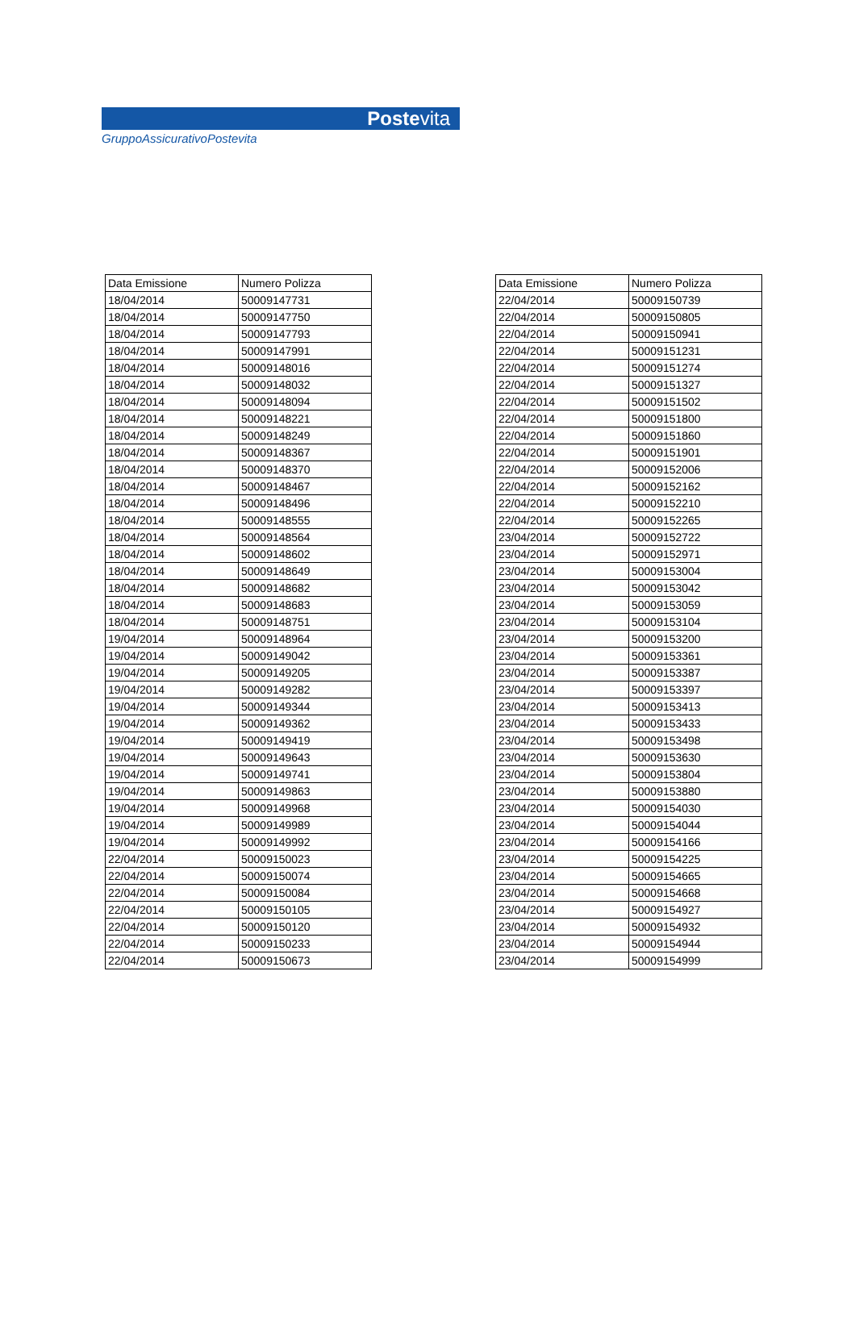Postevita
GruppoAssicurativoPostevita
| Data Emissione | Numero Polizza |
| --- | --- |
| 18/04/2014 | 50009147731 |
| 18/04/2014 | 50009147750 |
| 18/04/2014 | 50009147793 |
| 18/04/2014 | 50009147991 |
| 18/04/2014 | 50009148016 |
| 18/04/2014 | 50009148032 |
| 18/04/2014 | 50009148094 |
| 18/04/2014 | 50009148221 |
| 18/04/2014 | 50009148249 |
| 18/04/2014 | 50009148367 |
| 18/04/2014 | 50009148370 |
| 18/04/2014 | 50009148467 |
| 18/04/2014 | 50009148496 |
| 18/04/2014 | 50009148555 |
| 18/04/2014 | 50009148564 |
| 18/04/2014 | 50009148602 |
| 18/04/2014 | 50009148649 |
| 18/04/2014 | 50009148682 |
| 18/04/2014 | 50009148683 |
| 18/04/2014 | 50009148751 |
| 19/04/2014 | 50009148964 |
| 19/04/2014 | 50009149042 |
| 19/04/2014 | 50009149205 |
| 19/04/2014 | 50009149282 |
| 19/04/2014 | 50009149344 |
| 19/04/2014 | 50009149362 |
| 19/04/2014 | 50009149419 |
| 19/04/2014 | 50009149643 |
| 19/04/2014 | 50009149741 |
| 19/04/2014 | 50009149863 |
| 19/04/2014 | 50009149968 |
| 19/04/2014 | 50009149989 |
| 19/04/2014 | 50009149992 |
| 22/04/2014 | 50009150023 |
| 22/04/2014 | 50009150074 |
| 22/04/2014 | 50009150084 |
| 22/04/2014 | 50009150105 |
| 22/04/2014 | 50009150120 |
| 22/04/2014 | 50009150233 |
| 22/04/2014 | 50009150673 |
| Data Emissione | Numero Polizza |
| --- | --- |
| 22/04/2014 | 50009150739 |
| 22/04/2014 | 50009150805 |
| 22/04/2014 | 50009150941 |
| 22/04/2014 | 50009151231 |
| 22/04/2014 | 50009151274 |
| 22/04/2014 | 50009151327 |
| 22/04/2014 | 50009151502 |
| 22/04/2014 | 50009151800 |
| 22/04/2014 | 50009151860 |
| 22/04/2014 | 50009151901 |
| 22/04/2014 | 50009152006 |
| 22/04/2014 | 50009152162 |
| 22/04/2014 | 50009152210 |
| 22/04/2014 | 50009152265 |
| 23/04/2014 | 50009152722 |
| 23/04/2014 | 50009152971 |
| 23/04/2014 | 50009153004 |
| 23/04/2014 | 50009153042 |
| 23/04/2014 | 50009153059 |
| 23/04/2014 | 50009153104 |
| 23/04/2014 | 50009153200 |
| 23/04/2014 | 50009153361 |
| 23/04/2014 | 50009153387 |
| 23/04/2014 | 50009153397 |
| 23/04/2014 | 50009153413 |
| 23/04/2014 | 50009153433 |
| 23/04/2014 | 50009153498 |
| 23/04/2014 | 50009153630 |
| 23/04/2014 | 50009153804 |
| 23/04/2014 | 50009153880 |
| 23/04/2014 | 50009154030 |
| 23/04/2014 | 50009154044 |
| 23/04/2014 | 50009154166 |
| 23/04/2014 | 50009154225 |
| 23/04/2014 | 50009154665 |
| 23/04/2014 | 50009154668 |
| 23/04/2014 | 50009154927 |
| 23/04/2014 | 50009154932 |
| 23/04/2014 | 50009154944 |
| 23/04/2014 | 50009154999 |